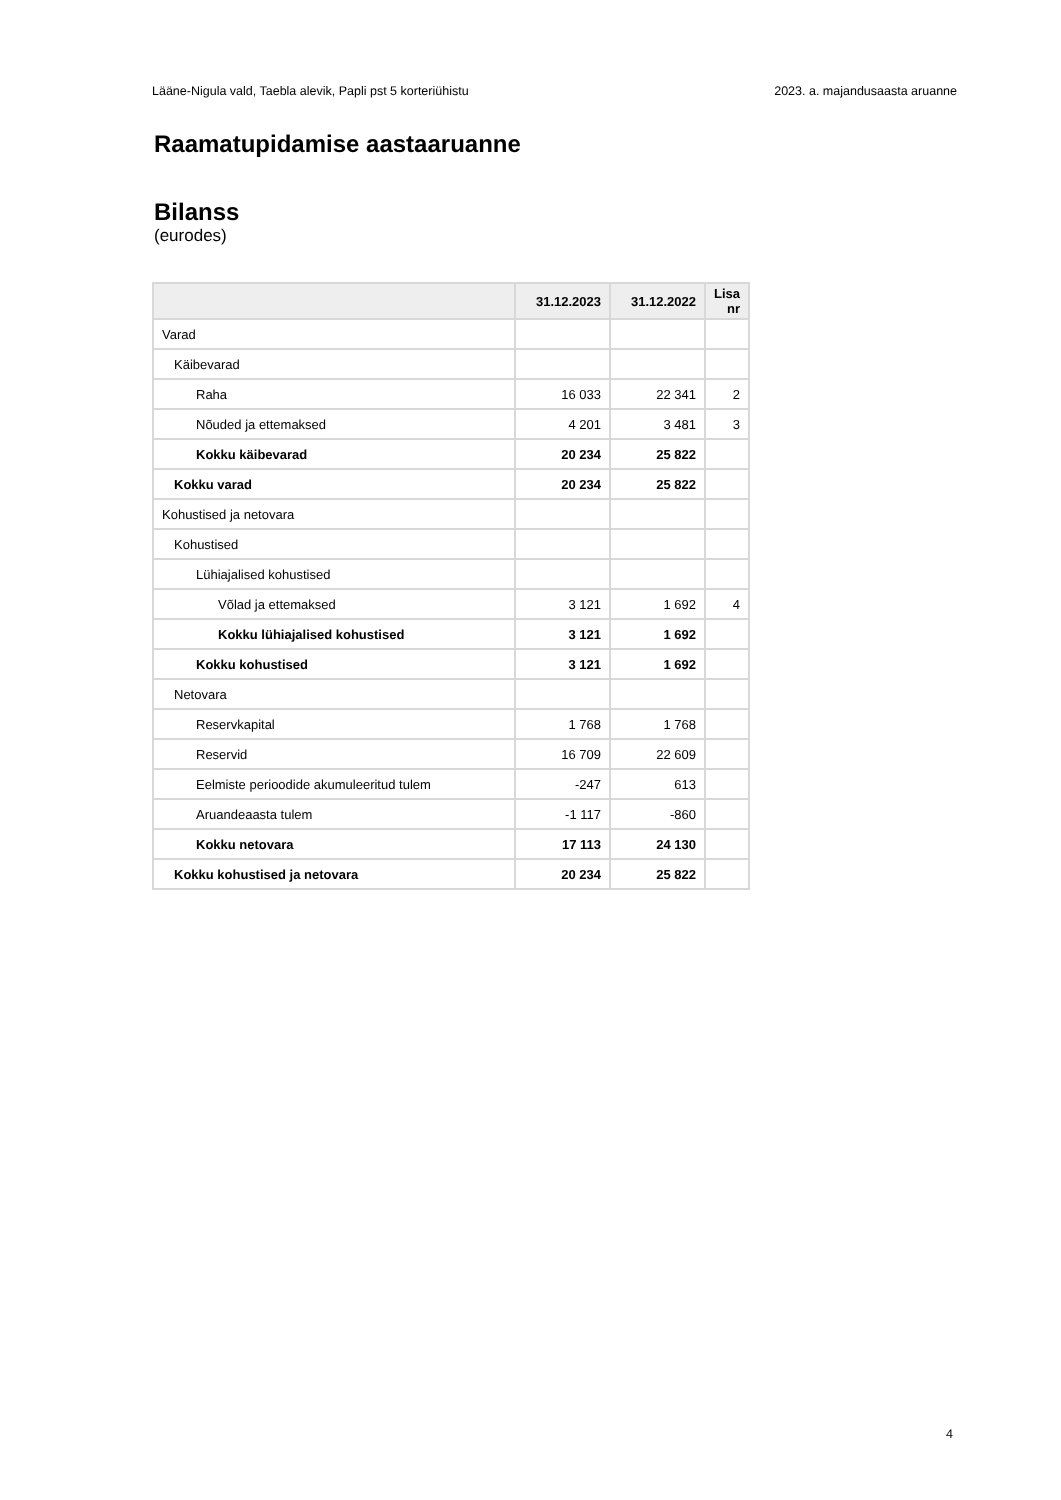Lääne-Nigula vald, Taebla alevik, Papli pst 5 korteriühistu 2023. a. majandusaasta aruanne
Raamatupidamise aastaaruanne
Bilanss
(eurodes)
| | 31.12.2023 | 31.12.2022 | Lisa nr |
| --- | --- | --- | --- |
| Varad | | | |
| Käibevarad | | | |
| Raha | 16 033 | 22 341 | 2 |
| Nõuded ja ettemaksed | 4 201 | 3 481 | 3 |
| Kokku käibevarad | 20 234 | 25 822 | |
| Kokku varad | 20 234 | 25 822 | |
| Kohustised ja netovara | | | |
| Kohustised | | | |
| Lühiajalised kohustised | | | |
| Võlad ja ettemaksed | 3 121 | 1 692 | 4 |
| Kokku lühiajalised kohustised | 3 121 | 1 692 | |
| Kokku kohustised | 3 121 | 1 692 | |
| Netovara | | | |
| Reservkapital | 1 768 | 1 768 | |
| Reservid | 16 709 | 22 609 | |
| Eelmiste perioodide akumuleeritud tulem | -247 | 613 | |
| Aruandeaasta tulem | -1 117 | -860 | |
| Kokku netovara | 17 113 | 24 130 | |
| Kokku kohustised ja netovara | 20 234 | 25 822 | |
4